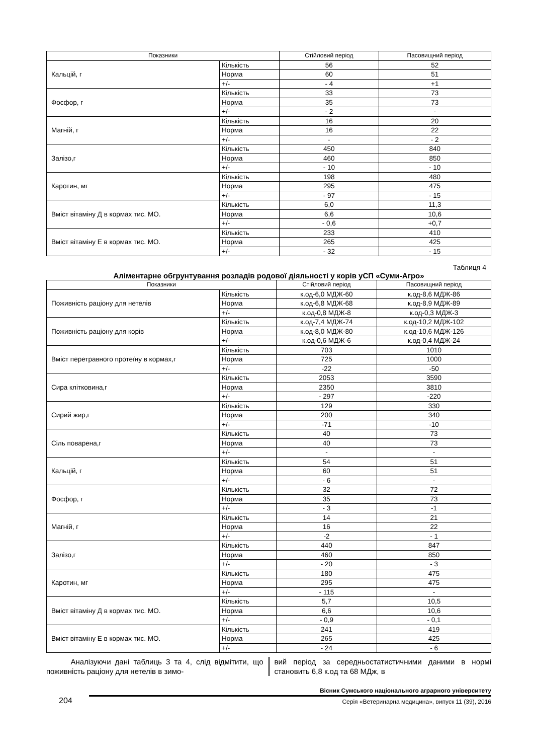| Показники | | Стійловий період | Пасовищний період |
| --- | --- | --- | --- |
| Кальцій, г | Кількість | 56 | 52 |
| | Норма | 60 | 51 |
| | +/- | - 4 | +1 |
| Фосфор, г | Кількість | 33 | 73 |
| | Норма | 35 | 73 |
| | +/- | - 2 | - |
| Магній, г | Кількість | 16 | 20 |
| | Норма | 16 | 22 |
| | +/- | - | - 2 |
| Залізо,г | Кількість | 450 | 840 |
| | Норма | 460 | 850 |
| | +/- | - 10 | - 10 |
| Каротин, мг | Кількість | 198 | 480 |
| | Норма | 295 | 475 |
| | +/- | - 97 | - 15 |
| Вміст вітаміну Д в кормах тис. МО. | Кількість | 6,0 | 11,3 |
| | Норма | 6,6 | 10,6 |
| | +/- | - 0,6 | +0,7 |
| Вміст вітаміну Е в кормах тис. МО. | Кількість | 233 | 410 |
| | Норма | 265 | 425 |
| | +/- | - 32 | - 15 |
Таблиця 4
Аліментарне обгрунтування розладів родової діяльності у корів уСП «Суми-Агро»
| Показники | | Стійловий період | Пасовищний період |
| --- | --- | --- | --- |
| Поживність раціону для нетелів | Кількість | к.од-6,0 МДЖ-60 | к.од-8,6 МДЖ-86 |
| | Норма | к.од-6,8 МДЖ-68 | к.од-8,9 МДЖ-89 |
| | +/- | к.од-0,8 МДЖ-8 | к.од-0,3 МДЖ-3 |
| Поживність раціону для корів | Кількість | к.од-7,4 МДЖ-74 | к.од-10,2 МДЖ-102 |
| | Норма | к.од-8,0 МДЖ-80 | к.од-10,6 МДЖ-126 |
| | +/- | к.од-0,6 МДЖ-6 | к.од-0,4 МДЖ-24 |
| Вміст перетравного протеїну в кормах,г | Кількість | 703 | 1010 |
| | Норма | 725 | 1000 |
| | +/- | -22 | -50 |
| Сира клітковина,г | Кількість | 2053 | 3590 |
| | Норма | 2350 | 3810 |
| | +/- | - 297 | -220 |
| Сирий жир,г | Кількість | 129 | 330 |
| | Норма | 200 | 340 |
| | +/- | -71 | -10 |
| Сіль поварена,г | Кількість | 40 | 73 |
| | Норма | 40 | 73 |
| | +/- | - | - |
| Кальцій, г | Кількість | 54 | 51 |
| | Норма | 60 | 51 |
| | +/- | - 6 | - |
| Фосфор, г | Кількість | 32 | 72 |
| | Норма | 35 | 73 |
| | +/- | - 3 | -1 |
| Магній, г | Кількість | 14 | 21 |
| | Норма | 16 | 22 |
| | +/- | -2 | - 1 |
| Залізо,г | Кількість | 440 | 847 |
| | Норма | 460 | 850 |
| | +/- | - 20 | - 3 |
| Каротин, мг | Кількість | 180 | 475 |
| | Норма | 295 | 475 |
| | +/- | - 115 | - |
| Вміст вітаміну Д в кормах тис. МО. | Кількість | 5,7 | 10,5 |
| | Норма | 6,6 | 10,6 |
| | +/- | - 0,9 | - 0,1 |
| Вміст вітаміну Е в кормах тис. МО. | Кількість | 241 | 419 |
| | Норма | 265 | 425 |
| | +/- | - 24 | - 6 |
Аналізуючи дані таблиць 3 та 4, слід відмітити, що поживність раціону для нетелів в зимо-
вий період за середньостатистичними даними в нормі становить 6,8 к.од та 68 МДж, в
204
Вісник Сумського національного аграрного університету
Серія «Ветеринарна медицина», випуск 11 (39), 2016